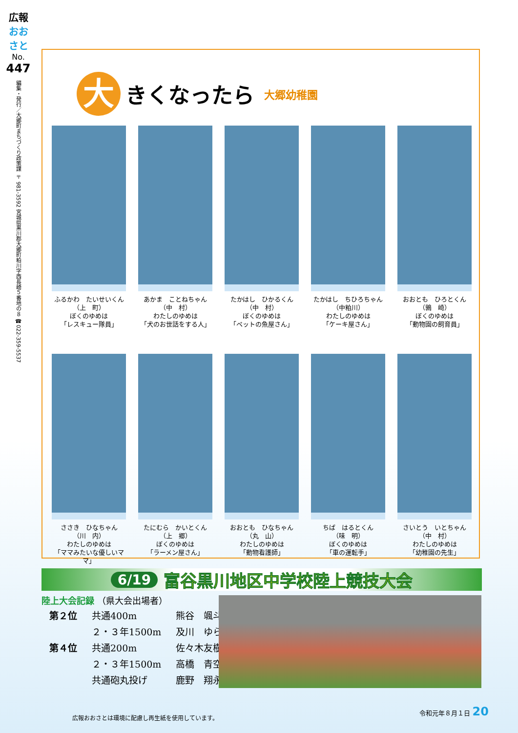広報
おおさと
No.
447
編集・発行／大郷町まちづくり政策課 〒981-3592 宮城県黒川郡大郷町粕川字西長崎５番地の８ ☎022-359-5537
大
きくなったら
大郷幼稚園
ふるかわ　たいせいくん
（上　町）
ぼくのゆめは
「レスキュー隊員」
あかま　ことねちゃん
（中　村）
わたしのゆめは
「犬のお世話をする人」
たかはし　ひかるくん
（中　村）
ぼくのゆめは
「ペットの魚屋さん」
たかはし　ちひろちゃん
（中粕川）
わたしのゆめは
「ケーキ屋さん」
おおとも　ひろとくん
（鶉　崎）
ぼくのゆめは
「動物園の飼育員」
ささき　ひなちゃん
（川　内）
わたしのゆめは
「ママみたいな優しいママ」
たにむら　かいとくん
（上　郷）
ぼくのゆめは
「ラーメン屋さん」
おおとも　ひなちゃん
（丸　山）
わたしのゆめは
「動物看護師」
ちば　はるとくん
（味　明）
ぼくのゆめは
「車の運転手」
さいとう　いとちゃん
（中　村）
わたしのゆめは
「幼稚園の先生」
6/19 富谷黒川地区中学校陸上競技大会
陸上大会記録 （県大会出場者）
| 第２位 | 共通400m | 熊谷 颯斗 |
| | ２・３年1500m | 及川 ゆら |
| 第４位 | 共通200m | 佐々木友樹 |
| | ２・３年1500m | 高橋 青空 |
| | 共通砲丸投げ | 鹿野 翔永 |
広報おおさとは環境に配慮し再生紙を使用しています。
令和元年８月１日 20